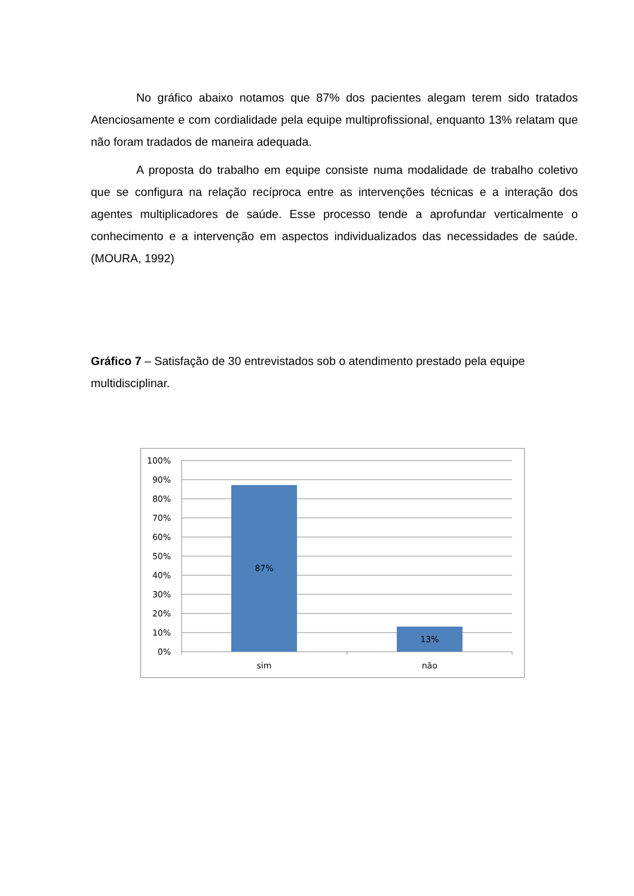No gráfico abaixo notamos que 87% dos pacientes alegam terem sido tratados Atenciosamente e com cordialidade pela equipe multiprofissional, enquanto 13% relatam que não foram tradados de maneira adequada.
A proposta do trabalho em equipe consiste numa modalidade de trabalho coletivo que se configura na relação recíproca entre as intervenções técnicas e a interação dos agentes multiplicadores de saúde. Esse processo tende a aprofundar verticalmente o conhecimento e a intervenção em aspectos individualizados das necessidades de saúde. (MOURA, 1992)
Gráfico 7 – Satisfação de 30 entrevistados sob o atendimento prestado pela equipe multidisciplinar.
100%
90%
80%
70%
60%
50%
40%
30%
20%
10%
0%
87%
13%
sim
não